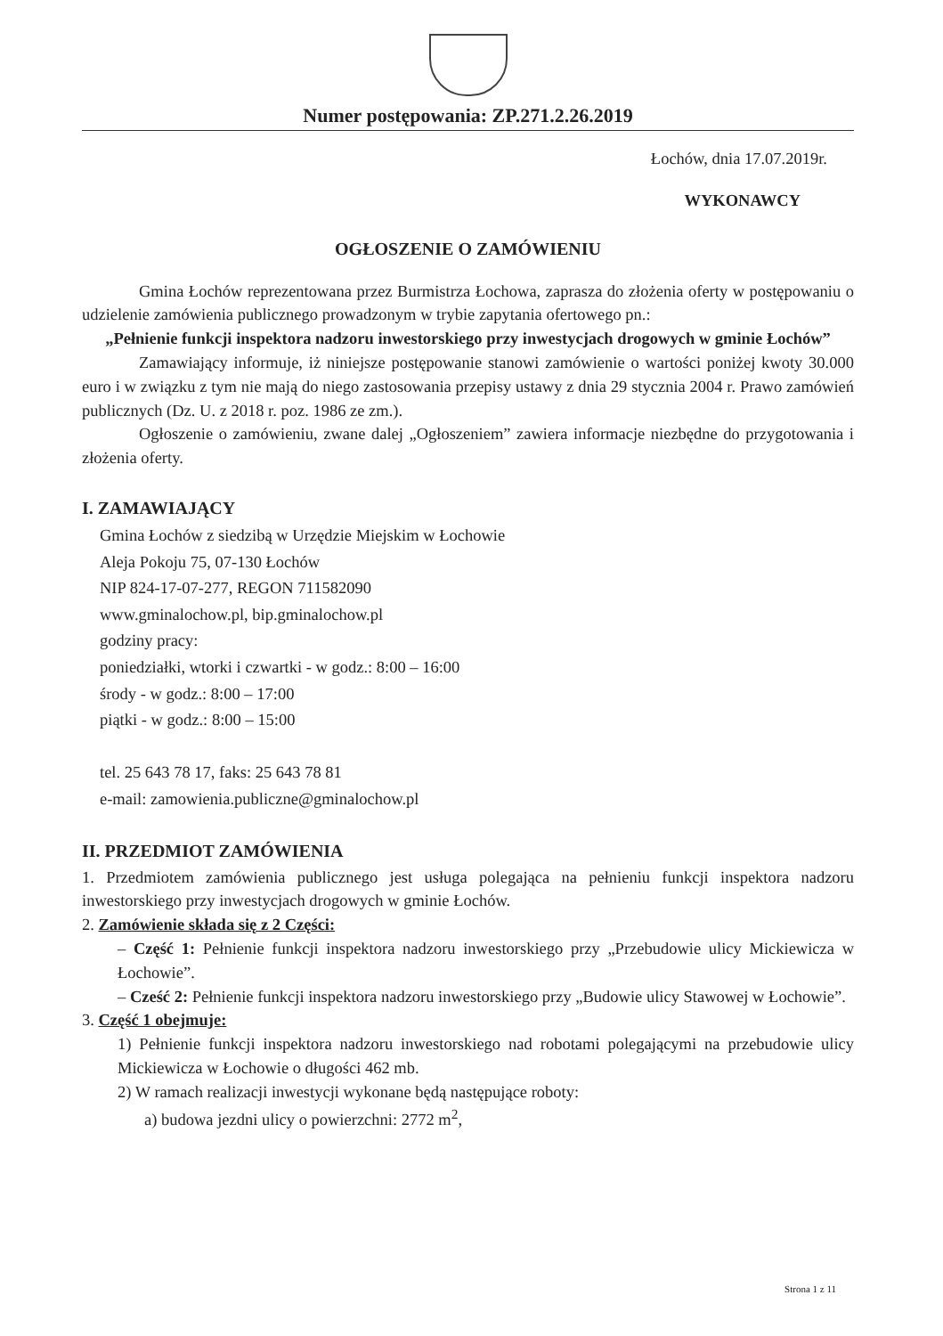Numer postępowania: ZP.271.2.26.2019
Łochów, dnia 17.07.2019r.
WYKONAWCY
OGŁOSZENIE O ZAMÓWIENIU
Gmina Łochów reprezentowana przez Burmistrza Łochowa, zaprasza do złożenia oferty w postępowaniu o udzielenie zamówienia publicznego prowadzonym w trybie zapytania ofertowego pn.:
„Pełnienie funkcji inspektora nadzoru inwestorskiego przy inwestycjach drogowych w gminie Łochów”
Zamawiający informuje, iż niniejsze postępowanie stanowi zamówienie o wartości poniżej kwoty 30.000 euro i w związku z tym nie mają do niego zastosowania przepisy ustawy z dnia 29 stycznia 2004 r. Prawo zamówień publicznych (Dz. U. z 2018 r. poz. 1986 ze zm.).
Ogłoszenie o zamówieniu, zwane dalej „Ogłoszeniem” zawiera informacje niezbędne do przygotowania i złożenia oferty.
I. ZAMAWIAJĄCY
Gmina Łochów z siedzibą w Urzędzie Miejskim w Łochowie
Aleja Pokoju 75, 07-130 Łochów
NIP 824-17-07-277, REGON 711582090
www.gminalochow.pl, bip.gminalochow.pl
godziny pracy:
poniedziałki, wtorki i czwartki - w godz.: 8:00 – 16:00
środy - w godz.: 8:00 – 17:00
piątki - w godz.: 8:00 – 15:00
tel. 25 643 78 17, faks: 25 643 78 81
e-mail: zamowienia.publiczne@gminalochow.pl
II. PRZEDMIOT ZAMÓWIENIA
1. Przedmiotem zamówienia publicznego jest usługa polegająca na pełnieniu funkcji inspektora nadzoru inwestorskiego przy inwestycjach drogowych w gminie Łochów.
2. Zamówienie składa się z 2 Części:
– Część 1: Pełnienie funkcji inspektora nadzoru inwestorskiego przy „Przebudowie ulicy Mickiewicza w Łochowie”.
– Cześć 2: Pełnienie funkcji inspektora nadzoru inwestorskiego przy „Budowie ulicy Stawowej w Łochowie”.
3. Część 1 obejmuje:
1) Pełnienie funkcji inspektora nadzoru inwestorskiego nad robotami polegającymi na przebudowie ulicy Mickiewicza w Łochowie o długości 462 mb.
2) W ramach realizacji inwestycji wykonane będą następujące roboty:
a) budowa jezdni ulicy o powierzchni: 2772 m<sup>2</sup>,
Strona 1 z 11